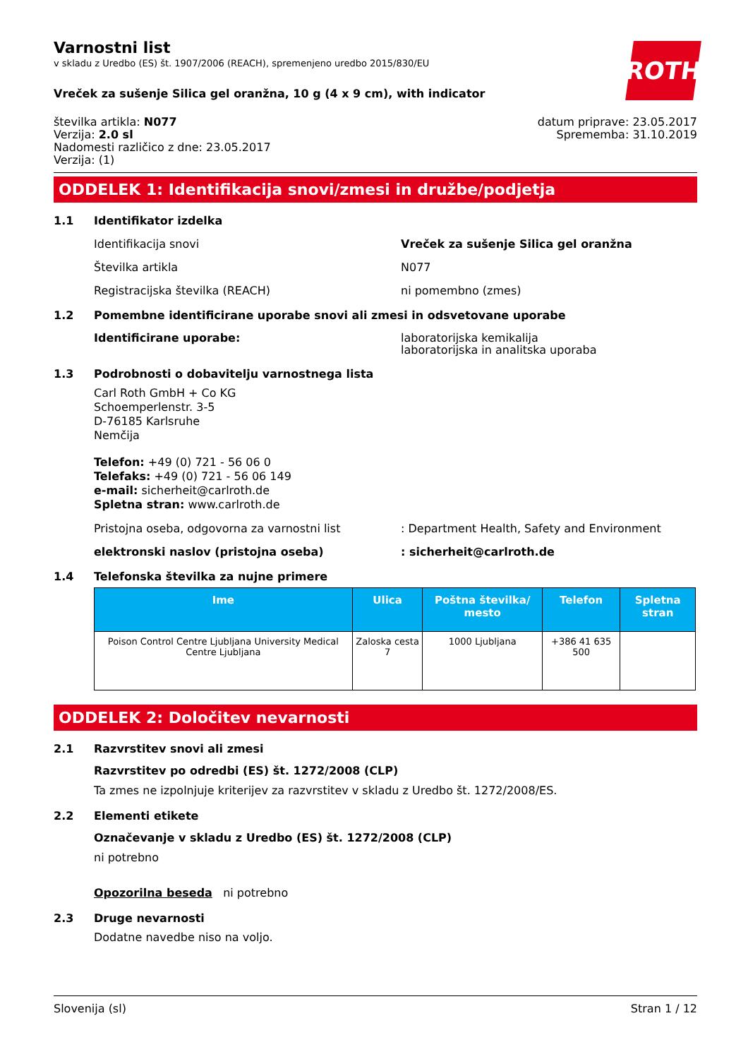ROTH
Varnostni list
v skladu z Uredbo (ES) št. 1907/2006 (REACH), spremenjeno uredbo 2015/830/EU
Vreček za sušenje Silica gel oranžna, 10 g (4 x 9 cm), with indicator
številka artikla: N077
Verzija: 2.0 sl
Nadomesti različico z dne: 23.05.2017
Verzija: (1)
datum priprave: 23.05.2017
Sprememba: 31.10.2019
ODDELEK 1: Identifikacija snovi/zmesi in družbe/podjetja
1.1 Identifikator izdelka
Identifikacija snovi Vreček za sušenje Silica gel oranžna
Številka artikla N077
Registracijska številka (REACH) ni pomembno (zmes)
1.2 Pomembne identificirane uporabe snovi ali zmesi in odsvetovane uporabe
Identificirane uporabe: laboratorijska kemikalija
laboratorijska in analitska uporaba
1.3 Podrobnosti o dobavitelju varnostnega lista
Carl Roth GmbH + Co KG
Schoemperlenstr. 3-5
D-76185 Karlsruhe
Nemčija
Telefon: +49 (0) 721 - 56 06 0
Telefaks: +49 (0) 721 - 56 06 149
e-mail: sicherheit@carlroth.de
Spletna stran: www.carlroth.de
Pristojna oseba, odgovorna za varnostni list: Department Health, Safety and Environment
elektronski naslov (pristojna oseba): sicherheit@carlroth.de
1.4 Telefonska številka za nujne primere
| Ime | Ulica | Poštna številka/ mesto | Telefon | Spletna stran |
| --- | --- | --- | --- | --- |
| Poison Control Centre Ljubljana University Medical Centre Ljubljana | Zaloska cesta 7 | 1000 Ljubljana | +386 41 635 500 | |
ODDELEK 2: Določitev nevarnosti
2.1 Razvrstitev snovi ali zmesi
Razvrstitev po odredbi (ES) št. 1272/2008 (CLP)
Ta zmes ne izpolnjuje kriterijev za razvrstitev v skladu z Uredbo št. 1272/2008/ES.
2.2 Elementi etikete
Označevanje v skladu z Uredbo (ES) št. 1272/2008 (CLP)
ni potrebno
Opozorilna beseda ni potrebno
2.3 Druge nevarnosti
Dodatne navedbe niso na voljo.
Slovenija (sl) Stran 1 / 12